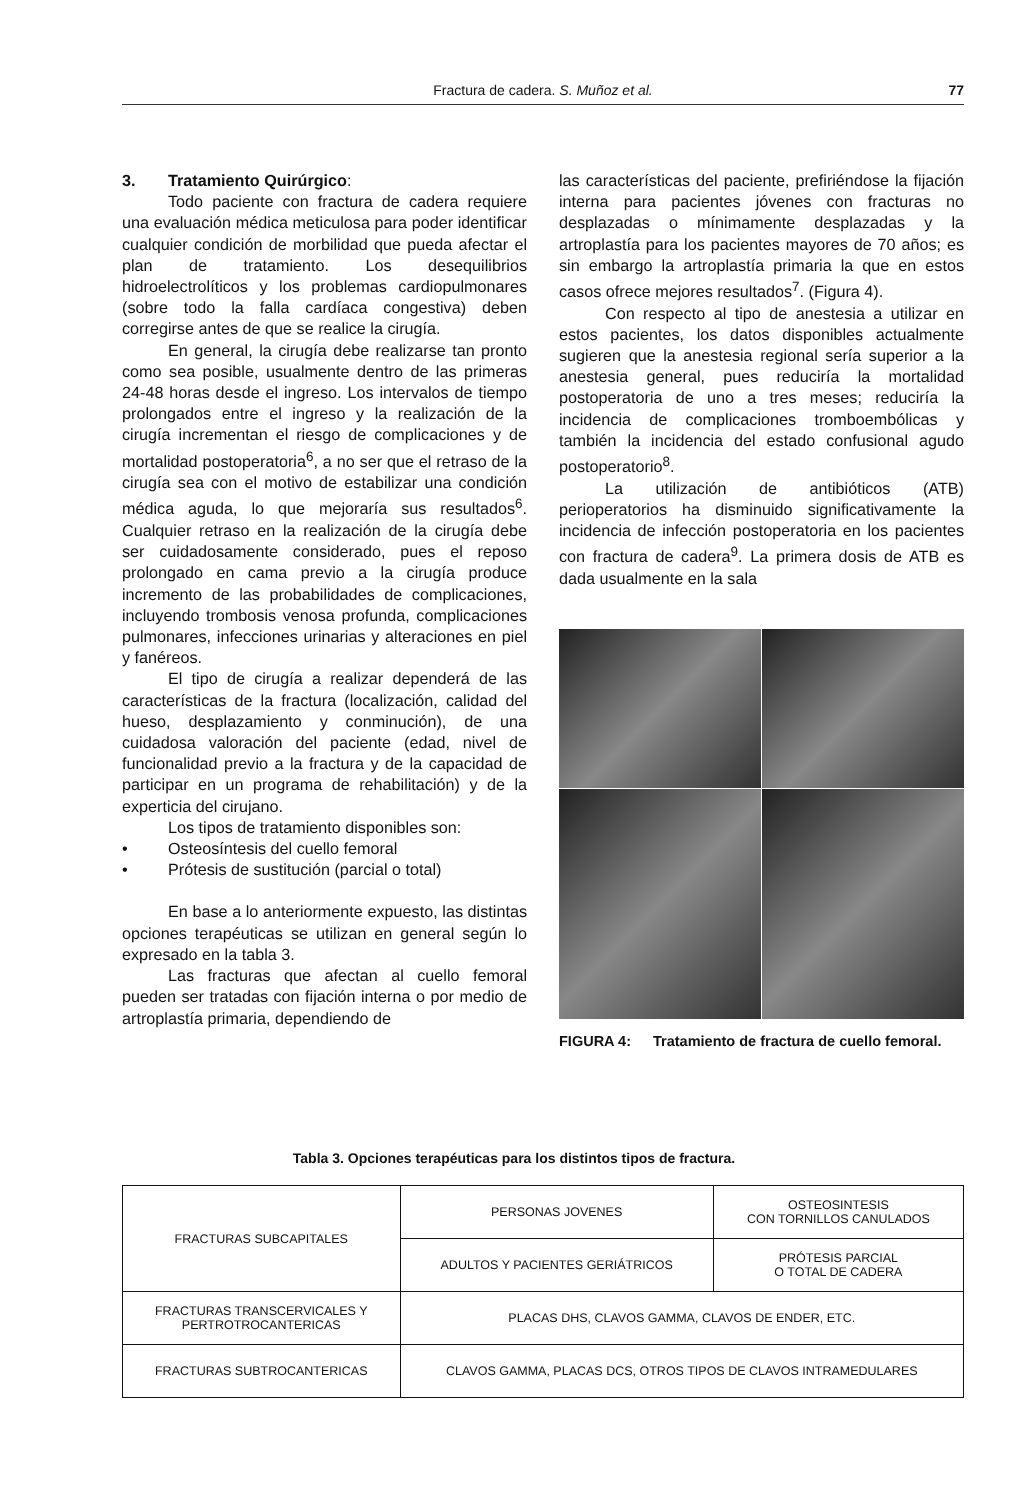Fractura de cadera. S. Muñoz et al. 77
3. Tratamiento Quirúrgico:
Todo paciente con fractura de cadera requiere una evaluación médica meticulosa para poder identificar cualquier condición de morbilidad que pueda afectar el plan de tratamiento. Los desequilibrios hidroelectrolíticos y los problemas cardiopulmonares (sobre todo la falla cardíaca congestiva) deben corregirse antes de que se realice la cirugía.
En general, la cirugía debe realizarse tan pronto como sea posible, usualmente dentro de las primeras 24-48 horas desde el ingreso. Los intervalos de tiempo prolongados entre el ingreso y la realización de la cirugía incrementan el riesgo de complicaciones y de mortalidad postoperatoria<sup>6</sup>, a no ser que el retraso de la cirugía sea con el motivo de estabilizar una condición médica aguda, lo que mejoraría sus resultados<sup>6</sup>. Cualquier retraso en la realización de la cirugía debe ser cuidadosamente considerado, pues el reposo prolongado en cama previo a la cirugía produce incremento de las probabilidades de complicaciones, incluyendo trombosis venosa profunda, complicaciones pulmonares, infecciones urinarias y alteraciones en piel y fanéreos.
El tipo de cirugía a realizar dependerá de las características de la fractura (localización, calidad del hueso, desplazamiento y conminución), de una cuidadosa valoración del paciente (edad, nivel de funcionalidad previo a la fractura y de la capacidad de participar en un programa de rehabilitación) y de la experticia del cirujano.
Los tipos de tratamiento disponibles son:
• Osteosíntesis del cuello femoral
• Prótesis de sustitución (parcial o total)
En base a lo anteriormente expuesto, las distintas opciones terapéuticas se utilizan en general según lo expresado en la tabla 3.
Las fracturas que afectan al cuello femoral pueden ser tratadas con fijación interna o por medio de artroplastía primaria, dependiendo de
las características del paciente, prefiriéndose la fijación interna para pacientes jóvenes con fracturas no desplazadas o mínimamente desplazadas y la artroplastía para los pacientes mayores de 70 años; es sin embargo la artroplastía primaria la que en estos casos ofrece mejores resultados<sup>7</sup>. (Figura 4).
Con respecto al tipo de anestesia a utilizar en estos pacientes, los datos disponibles actualmente sugieren que la anestesia regional sería superior a la anestesia general, pues reduciría la mortalidad postoperatoria de uno a tres meses; reduciría la incidencia de complicaciones tromboembólicas y también la incidencia del estado confusional agudo postoperatorio<sup>8</sup>.
La utilización de antibióticos (ATB) perioperatorios ha disminuido significativamente la incidencia de infección postoperatoria en los pacientes con fractura de cadera<sup>9</sup>. La primera dosis de ATB es dada usualmente en la sala
FIGURA 4: Tratamiento de fractura de cuello femoral.
Tabla 3. Opciones terapéuticas para los distintos tipos de fractura.
| FRACTURAS SUBCAPITALES | PERSONAS JOVENES | OSTEOSINTESIS CON TORNILLOS CANULADOS |
| | ADULTOS Y PACIENTES GERIÁTRICOS | PRÓTESIS PARCIAL O TOTAL DE CADERA |
| FRACTURAS TRANSCERVICALES Y PERTROTROCANTERICAS | PLACAS DHS, CLAVOS GAMMA, CLAVOS DE ENDER, ETC. | |
| FRACTURAS SUBTROCANTERICAS | CLAVOS GAMMA, PLACAS DCS, OTROS TIPOS DE CLAVOS INTRAMEDULARES | |